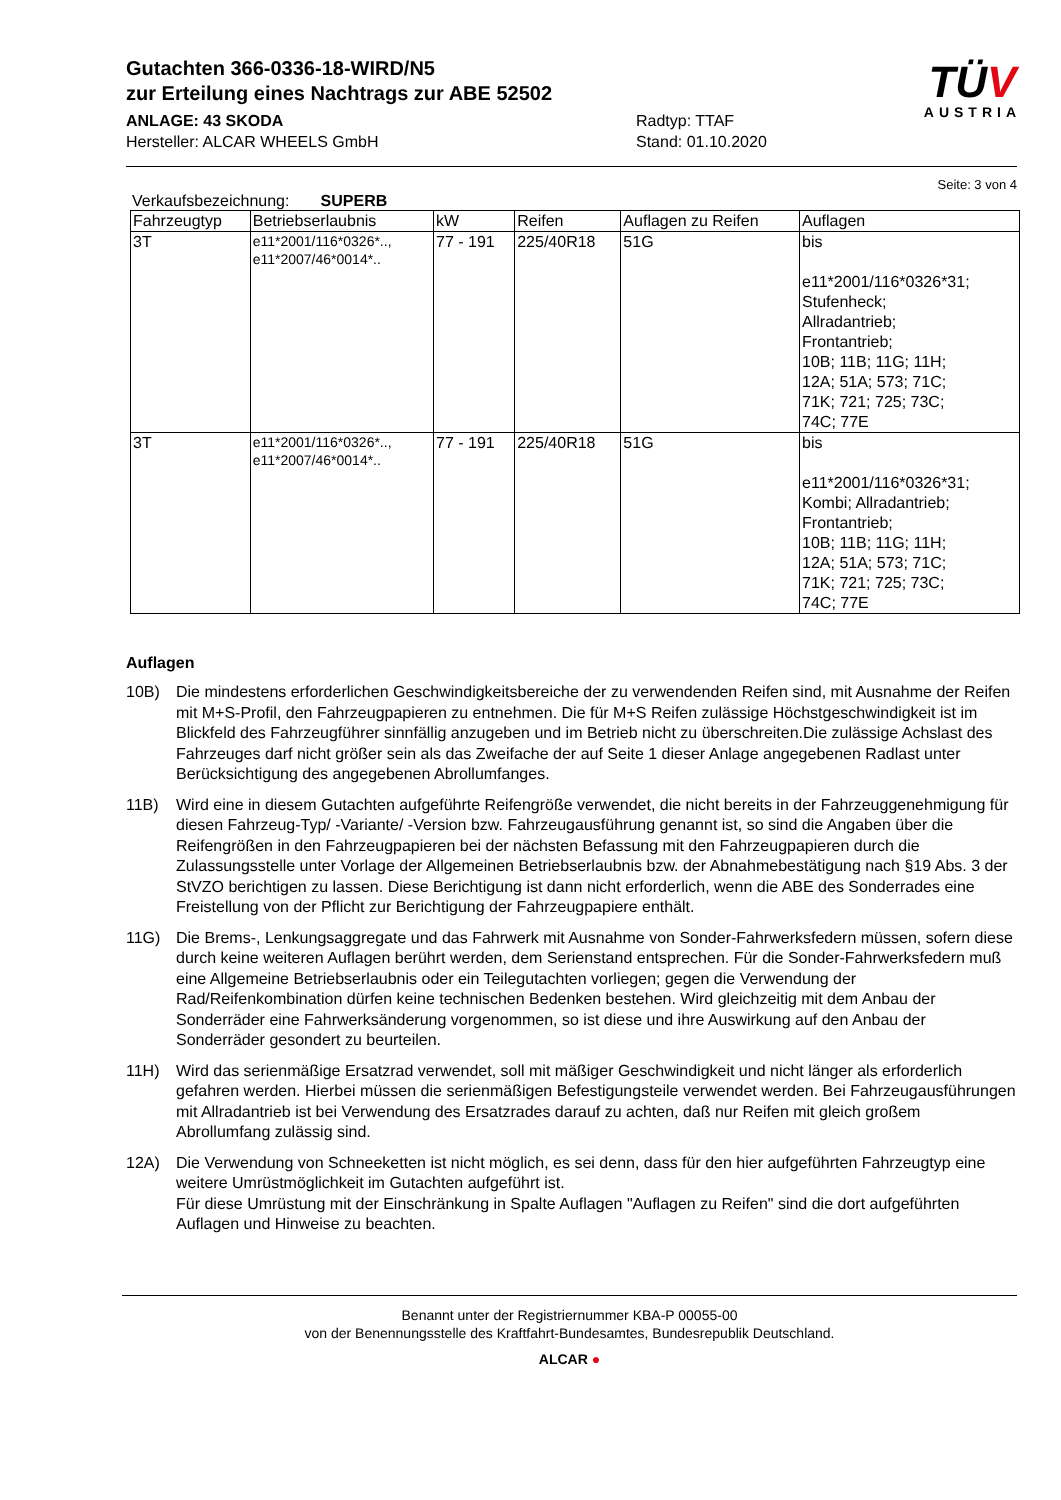TÜV
AUSTRIA
Gutachten 366-0336-18-WIRD/N5
zur Erteilung eines Nachtrags zur ABE 52502
ANLAGE: 43 SKODA
Hersteller: ALCAR WHEELS GmbH
Radtyp: TTAF
Stand: 01.10.2020
Seite: 3 von 4
Verkaufsbezeichnung: SUPERB
| Fahrzeugtyp | Betriebserlaubnis | kW | Reifen | Auflagen zu Reifen | Auflagen |
| --- | --- | --- | --- | --- | --- |
| 3T | e11*2001/116*0326*.., e11*2007/46*0014*.. | 77 - 191 | 225/40R18 | 51G | bis e11*2001/116*0326*31; Stufenheck; Allradantrieb; Frontantrieb; 10B; 11B; 11G; 11H; 12A; 51A; 573; 71C; 71K; 721; 725; 73C; 74C; 77E |
| 3T | e11*2001/116*0326*.., e11*2007/46*0014*.. | 77 - 191 | 225/40R18 | 51G | bis e11*2001/116*0326*31; Kombi; Allradantrieb; Frontantrieb; 10B; 11B; 11G; 11H; 12A; 51A; 573; 71C; 71K; 721; 725; 73C; 74C; 77E |
Auflagen
10B) Die mindestens erforderlichen Geschwindigkeitsbereiche der zu verwendenden Reifen sind, mit Ausnahme der Reifen mit M+S-Profil, den Fahrzeugpapieren zu entnehmen. Die für M+S Reifen zulässige Höchstgeschwindigkeit ist im Blickfeld des Fahrzeugführer sinnfällig anzugeben und im Betrieb nicht zu überschreiten.Die zulässige Achslast des Fahrzeuges darf nicht größer sein als das Zweifache der auf Seite 1 dieser Anlage angegebenen Radlast unter Berücksichtigung des angegebenen Abrollumfanges.
11B) Wird eine in diesem Gutachten aufgeführte Reifengröße verwendet, die nicht bereits in der Fahrzeuggenehmigung für diesen Fahrzeug-Typ/ -Variante/ -Version bzw. Fahrzeugausführung genannt ist, so sind die Angaben über die Reifengrößen in den Fahrzeugpapieren bei der nächsten Befassung mit den Fahrzeugpapieren durch die Zulassungsstelle unter Vorlage der Allgemeinen Betriebserlaubnis bzw. der Abnahmebestätigung nach §19 Abs. 3 der StVZO berichtigen zu lassen. Diese Berichtigung ist dann nicht erforderlich, wenn die ABE des Sonderrades eine Freistellung von der Pflicht zur Berichtigung der Fahrzeugpapiere enthält.
11G) Die Brems-, Lenkungsaggregate und das Fahrwerk mit Ausnahme von Sonder-Fahrwerksfedern müssen, sofern diese durch keine weiteren Auflagen berührt werden, dem Serienstand entsprechen. Für die Sonder-Fahrwerksfedern muß eine Allgemeine Betriebserlaubnis oder ein Teilegutachten vorliegen; gegen die Verwendung der Rad/Reifenkombination dürfen keine technischen Bedenken bestehen. Wird gleichzeitig mit dem Anbau der Sonderräder eine Fahrwerksänderung vorgenommen, so ist diese und ihre Auswirkung auf den Anbau der Sonderräder gesondert zu beurteilen.
11H) Wird das serienmäßige Ersatzrad verwendet, soll mit mäßiger Geschwindigkeit und nicht länger als erforderlich gefahren werden. Hierbei müssen die serienmäßigen Befestigungsteile verwendet werden. Bei Fahrzeugausführungen mit Allradantrieb ist bei Verwendung des Ersatzrades darauf zu achten, daß nur Reifen mit gleich großem Abrollumfang zulässig sind.
12A) Die Verwendung von Schneeketten ist nicht möglich, es sei denn, dass für den hier aufgeführten Fahrzeugtyp eine weitere Umrüstmöglichkeit im Gutachten aufgeführt ist.
Für diese Umrüstung mit der Einschränkung in Spalte Auflagen "Auflagen zu Reifen" sind die dort aufgeführten Auflagen und Hinweise zu beachten.
Benannt unter der Registriernummer KBA-P 00055-00
von der Benennungsstelle des Kraftfahrt-Bundesamtes, Bundesrepublik Deutschland.
ALCAR ●